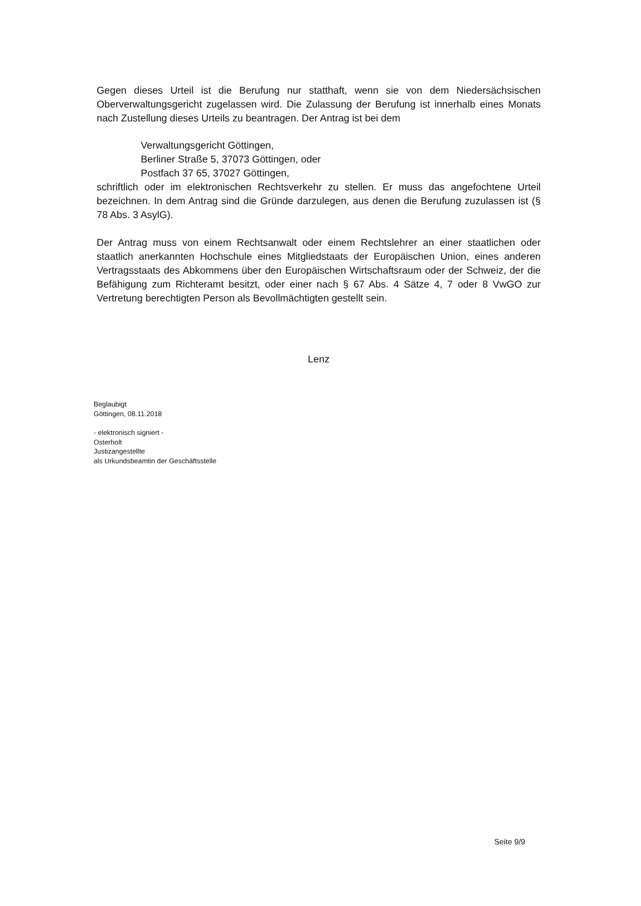Gegen dieses Urteil ist die Berufung nur statthaft, wenn sie von dem Niedersächsischen Oberverwaltungsgericht zugelassen wird. Die Zulassung der Berufung ist innerhalb eines Monats nach Zustellung dieses Urteils zu beantragen. Der Antrag ist bei dem
Verwaltungsgericht Göttingen,
Berliner Straße 5, 37073 Göttingen, oder
Postfach 37 65, 37027 Göttingen,
schriftlich oder im elektronischen Rechtsverkehr zu stellen. Er muss das angefochtene Urteil bezeichnen. In dem Antrag sind die Gründe darzulegen, aus denen die Berufung zuzulassen ist (§ 78 Abs. 3 AsylG).
Der Antrag muss von einem Rechtsanwalt oder einem Rechtslehrer an einer staatlichen oder staatlich anerkannten Hochschule eines Mitgliedstaats der Europäischen Union, eines anderen Vertragsstaats des Abkommens über den Europäischen Wirtschaftsraum oder der Schweiz, der die Befähigung zum Richteramt besitzt, oder einer nach § 67 Abs. 4 Sätze 4, 7 oder 8 VwGO zur Vertretung berechtigten Person als Bevollmächtigten gestellt sein.
Lenz
Beglaubigt
Göttingen, 08.11.2018
- elektronisch signiert -
Osterholt
Justizangestellte
als Urkundsbeamtin der Geschäftsstelle
Seite 9/9